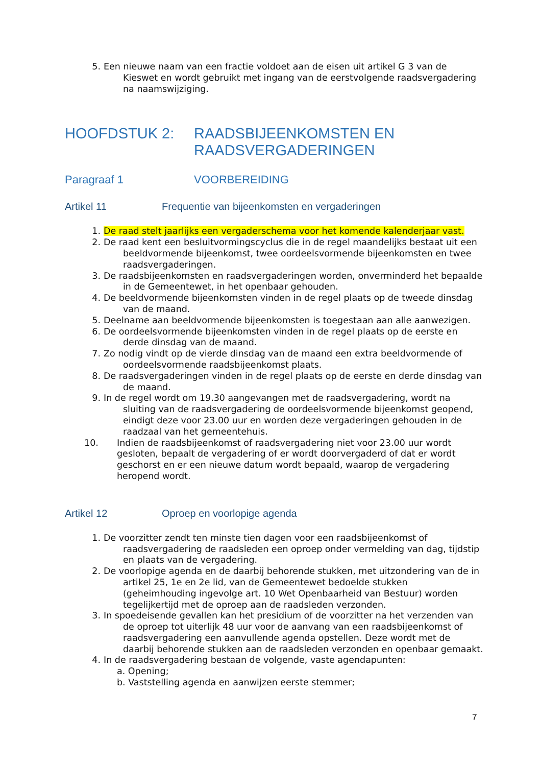5. Een nieuwe naam van een fractie voldoet aan de eisen uit artikel G 3 van de Kieswet en wordt gebruikt met ingang van de eerstvolgende raadsvergadering na naamswijziging.
HOOFDSTUK 2: RAADSBIJEENKOMSTEN EN RAADSVERGADERINGEN
Paragraaf 1 VOORBEREIDING
Artikel 11 Frequentie van bijeenkomsten en vergaderingen
1. De raad stelt jaarlijks een vergaderschema voor het komende kalenderjaar vast.
2. De raad kent een besluitvormingscyclus die in de regel maandelijks bestaat uit een beeldvormende bijeenkomst, twee oordeelsvormende bijeenkomsten en twee raadsvergaderingen.
3. De raadsbijeenkomsten en raadsvergaderingen worden, onverminderd het bepaalde in de Gemeentewet, in het openbaar gehouden.
4. De beeldvormende bijeenkomsten vinden in de regel plaats op de tweede dinsdag van de maand.
5. Deelname aan beeldvormende bijeenkomsten is toegestaan aan alle aanwezigen.
6. De oordeelsvormende bijeenkomsten vinden in de regel plaats op de eerste en derde dinsdag van de maand.
7. Zo nodig vindt op de vierde dinsdag van de maand een extra beeldvormende of oordeelsvormende raadsbijeenkomst plaats.
8. De raadsvergaderingen vinden in de regel plaats op de eerste en derde dinsdag van de maand.
9. In de regel wordt om 19.30 aangevangen met de raadsvergadering, wordt na sluiting van de raadsvergadering de oordeelsvormende bijeenkomst geopend, eindigt deze voor 23.00 uur en worden deze vergaderingen gehouden in de raadzaal van het gemeentehuis.
10. Indien de raadsbijeenkomst of raadsvergadering niet voor 23.00 uur wordt gesloten, bepaalt de vergadering of er wordt doorvergaderd of dat er wordt geschorst en er een nieuwe datum wordt bepaald, waarop de vergadering heropend wordt.
Artikel 12 Oproep en voorlopige agenda
1. De voorzitter zendt ten minste tien dagen voor een raadsbijeenkomst of raadsvergadering de raadsleden een oproep onder vermelding van dag, tijdstip en plaats van de vergadering.
2. De voorlopige agenda en de daarbij behorende stukken, met uitzondering van de in artikel 25, 1e en 2e lid, van de Gemeentewet bedoelde stukken (geheimhouding ingevolge art. 10 Wet Openbaarheid van Bestuur) worden tegelijkertijd met de oproep aan de raadsleden verzonden.
3. In spoedeisende gevallen kan het presidium of de voorzitter na het verzenden van de oproep tot uiterlijk 48 uur voor de aanvang van een raadsbijeenkomst of raadsvergadering een aanvullende agenda opstellen. Deze wordt met de daarbij behorende stukken aan de raadsleden verzonden en openbaar gemaakt.
4. In de raadsvergadering bestaan de volgende, vaste agendapunten:
a. Opening;
b. Vaststelling agenda en aanwijzen eerste stemmer;
7